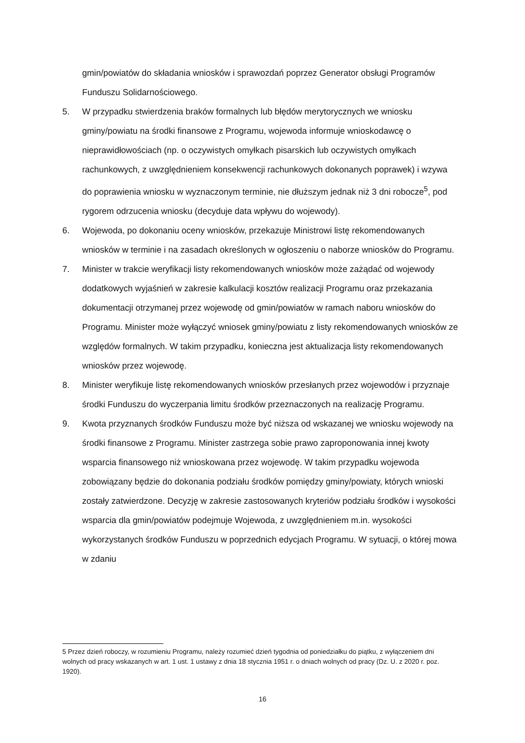gmin/powiatów do składania wniosków i sprawozdań poprzez Generator obsługi Programów Funduszu Solidarnościowego.
5. W przypadku stwierdzenia braków formalnych lub błędów merytorycznych we wniosku gminy/powiatu na środki finansowe z Programu, wojewoda informuje wnioskodawcę o nieprawidłowościach (np. o oczywistych omyłkach pisarskich lub oczywistych omyłkach rachunkowych, z uwzględnieniem konsekwencji rachunkowych dokonanych poprawek) i wzywa do poprawienia wniosku w wyznaczonym terminie, nie dłuższym jednak niż 3 dni robocze<sup>5</sup>, pod rygorem odrzucenia wniosku (decyduje data wpływu do wojewody).
6. Wojewoda, po dokonaniu oceny wniosków, przekazuje Ministrowi listę rekomendowanych wniosków w terminie i na zasadach określonych w ogłoszeniu o naborze wniosków do Programu.
7. Minister w trakcie weryfikacji listy rekomendowanych wniosków może zażądać od wojewody dodatkowych wyjaśnień w zakresie kalkulacji kosztów realizacji Programu oraz przekazania dokumentacji otrzymanej przez wojewodę od gmin/powiatów w ramach naboru wniosków do Programu. Minister może wyłączyć wniosek gminy/powiatu z listy rekomendowanych wniosków ze względów formalnych. W takim przypadku, konieczna jest aktualizacja listy rekomendowanych wniosków przez wojewodę.
8. Minister weryfikuje listę rekomendowanych wniosków przesłanych przez wojewodów i przyznaje środki Funduszu do wyczerpania limitu środków przeznaczonych na realizację Programu.
9. Kwota przyznanych środków Funduszu może być niższa od wskazanej we wniosku wojewody na środki finansowe z Programu. Minister zastrzega sobie prawo zaproponowania innej kwoty wsparcia finansowego niż wnioskowana przez wojewodę. W takim przypadku wojewoda zobowiązany będzie do dokonania podziału środków pomiędzy gminy/powiaty, których wnioski zostały zatwierdzone. Decyzję w zakresie zastosowanych kryteriów podziału środków i wysokości wsparcia dla gmin/powiatów podejmuje Wojewoda, z uwzględnieniem m.in. wysokości wykorzystanych środków Funduszu w poprzednich edycjach Programu. W sytuacji, o której mowa w zdaniu
5 Przez dzień roboczy, w rozumieniu Programu, należy rozumieć dzień tygodnia od poniedziałku do piątku, z wyłączeniem dni wolnych od pracy wskazanych w art. 1 ust. 1 ustawy z dnia 18 stycznia 1951 r. o dniach wolnych od pracy (Dz. U. z 2020 r. poz. 1920).
16